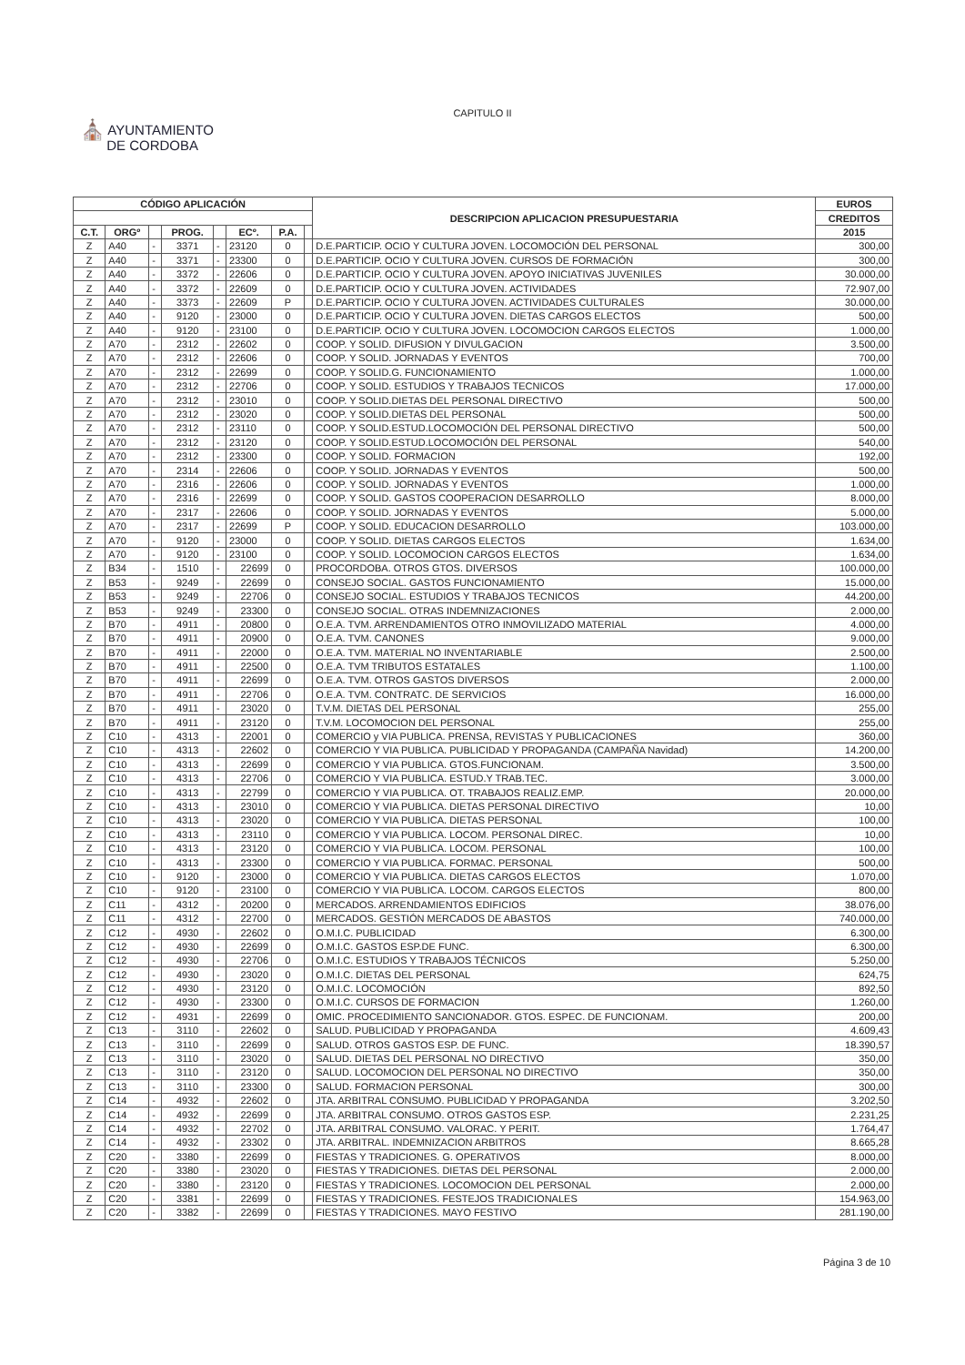CAPITULO II
⛪ AYUNTAMIENTO
DE CORDOBA
| CÓDIGO APLICACIÓN | | | | | | | | DESCRIPCION APLICACION PRESUPUESTARIA | EUROS |
| --- | --- | --- | --- | --- | --- | --- | --- | --- | --- |
| | | | | | | | | | CREDITOS |
| C.T. | ORGº | | PROG. | | ECº. | P.A. | | | 2015 |
| Z | A40 | - | 3371 | - | 23120 | 0 | | D.E.PARTICIP. OCIO Y CULTURA JOVEN. LOCOMOCIÓN DEL PERSONAL | 300,00 |
| Z | A40 | - | 3371 | - | 23300 | 0 | | D.E.PARTICIP. OCIO Y CULTURA JOVEN. CURSOS DE FORMACIÓN | 300,00 |
| Z | A40 | - | 3372 | - | 22606 | 0 | | D.E.PARTICIP. OCIO Y CULTURA JOVEN. APOYO INICIATIVAS JUVENILES | 30.000,00 |
| Z | A40 | - | 3372 | - | 22609 | 0 | | D.E.PARTICIP. OCIO Y CULTURA JOVEN. ACTIVIDADES | 72.907,00 |
| Z | A40 | - | 3373 | - | 22609 | P | | D.E.PARTICIP. OCIO Y CULTURA JOVEN. ACTIVIDADES CULTURALES | 30.000,00 |
| Z | A40 | - | 9120 | - | 23000 | 0 | | D.E.PARTICIP. OCIO Y CULTURA JOVEN. DIETAS CARGOS ELECTOS | 500,00 |
| Z | A40 | - | 9120 | - | 23100 | 0 | | D.E.PARTICIP. OCIO Y CULTURA JOVEN. LOCOMOCION CARGOS ELECTOS | 1.000,00 |
| Z | A70 | - | 2312 | - | 22602 | 0 | | COOP. Y SOLID. DIFUSION Y DIVULGACION | 3.500,00 |
| Z | A70 | - | 2312 | - | 22606 | 0 | | COOP. Y SOLID. JORNADAS Y EVENTOS | 700,00 |
| Z | A70 | - | 2312 | - | 22699 | 0 | | COOP. Y SOLID.G. FUNCIONAMIENTO | 1.000,00 |
| Z | A70 | - | 2312 | - | 22706 | 0 | | COOP. Y SOLID. ESTUDIOS Y TRABAJOS TECNICOS | 17.000,00 |
| Z | A70 | - | 2312 | - | 23010 | 0 | | COOP. Y SOLID.DIETAS DEL PERSONAL DIRECTIVO | 500,00 |
| Z | A70 | - | 2312 | - | 23020 | 0 | | COOP. Y SOLID.DIETAS DEL PERSONAL | 500,00 |
| Z | A70 | - | 2312 | - | 23110 | 0 | | COOP. Y SOLID.ESTUD.LOCOMOCIÓN DEL PERSONAL DIRECTIVO | 500,00 |
| Z | A70 | - | 2312 | - | 23120 | 0 | | COOP. Y SOLID.ESTUD.LOCOMOCIÓN DEL PERSONAL | 540,00 |
| Z | A70 | - | 2312 | - | 23300 | 0 | | COOP. Y SOLID. FORMACION | 192,00 |
| Z | A70 | - | 2314 | - | 22606 | 0 | | COOP. Y SOLID. JORNADAS Y EVENTOS | 500,00 |
| Z | A70 | - | 2316 | - | 22606 | 0 | | COOP. Y SOLID. JORNADAS Y EVENTOS | 1.000,00 |
| Z | A70 | - | 2316 | - | 22699 | 0 | | COOP. Y SOLID. GASTOS COOPERACION DESARROLLO | 8.000,00 |
| Z | A70 | - | 2317 | - | 22606 | 0 | | COOP. Y SOLID. JORNADAS Y EVENTOS | 5.000,00 |
| Z | A70 | - | 2317 | - | 22699 | P | | COOP. Y SOLID. EDUCACION DESARROLLO | 103.000,00 |
| Z | A70 | - | 9120 | - | 23000 | 0 | | COOP. Y SOLID. DIETAS CARGOS ELECTOS | 1.634,00 |
| Z | A70 | - | 9120 | - | 23100 | 0 | | COOP. Y SOLID. LOCOMOCION CARGOS ELECTOS | 1.634,00 |
| Z | B34 | - | 1510 | - | 22699 | 0 | | PROCORDOBA. OTROS GTOS. DIVERSOS | 100.000,00 |
| Z | B53 | - | 9249 | - | 22699 | 0 | | CONSEJO SOCIAL. GASTOS FUNCIONAMIENTO | 15.000,00 |
| Z | B53 | - | 9249 | - | 22706 | 0 | | CONSEJO SOCIAL. ESTUDIOS Y TRABAJOS TECNICOS | 44.200,00 |
| Z | B53 | - | 9249 | - | 23300 | 0 | | CONSEJO SOCIAL. OTRAS INDEMNIZACIONES | 2.000,00 |
| Z | B70 | - | 4911 | - | 20800 | 0 | | O.E.A. TVM. ARRENDAMIENTOS OTRO INMOVILIZADO MATERIAL | 4.000,00 |
| Z | B70 | - | 4911 | - | 20900 | 0 | | O.E.A. TVM. CANONES | 9.000,00 |
| Z | B70 | - | 4911 | - | 22000 | 0 | | O.E.A. TVM. MATERIAL NO INVENTARIABLE | 2.500,00 |
| Z | B70 | - | 4911 | - | 22500 | 0 | | O.E.A. TVM TRIBUTOS ESTATALES | 1.100,00 |
| Z | B70 | - | 4911 | - | 22699 | 0 | | O.E.A. TVM. OTROS GASTOS DIVERSOS | 2.000,00 |
| Z | B70 | - | 4911 | - | 22706 | 0 | | O.E.A. TVM. CONTRATC. DE SERVICIOS | 16.000,00 |
| Z | B70 | - | 4911 | - | 23020 | 0 | | T.V.M. DIETAS DEL PERSONAL | 255,00 |
| Z | B70 | - | 4911 | - | 23120 | 0 | | T.V.M. LOCOMOCION DEL PERSONAL | 255,00 |
| Z | C10 | - | 4313 | - | 22001 | 0 | | COMERCIO y VIA PUBLICA. PRENSA, REVISTAS Y PUBLICACIONES | 360,00 |
| Z | C10 | - | 4313 | - | 22602 | 0 | | COMERCIO Y VIA PUBLICA. PUBLICIDAD Y PROPAGANDA (CAMPAÑA Navidad) | 14.200,00 |
| Z | C10 | - | 4313 | - | 22699 | 0 | | COMERCIO Y VIA PUBLICA. GTOS.FUNCIONAM. | 3.500,00 |
| Z | C10 | - | 4313 | - | 22706 | 0 | | COMERCIO Y VIA PUBLICA. ESTUD.Y TRAB.TEC. | 3.000,00 |
| Z | C10 | - | 4313 | - | 22799 | 0 | | COMERCIO Y VIA PUBLICA. OT. TRABAJOS REALIZ.EMP. | 20.000,00 |
| Z | C10 | - | 4313 | - | 23010 | 0 | | COMERCIO Y VIA PUBLICA. DIETAS PERSONAL DIRECTIVO | 10,00 |
| Z | C10 | - | 4313 | - | 23020 | 0 | | COMERCIO Y VIA PUBLICA. DIETAS PERSONAL | 100,00 |
| Z | C10 | - | 4313 | - | 23110 | 0 | | COMERCIO Y VIA PUBLICA. LOCOM. PERSONAL DIREC. | 10,00 |
| Z | C10 | - | 4313 | - | 23120 | 0 | | COMERCIO Y VIA PUBLICA. LOCOM. PERSONAL | 100,00 |
| Z | C10 | - | 4313 | - | 23300 | 0 | | COMERCIO Y VIA PUBLICA. FORMAC. PERSONAL | 500,00 |
| Z | C10 | - | 9120 | - | 23000 | 0 | | COMERCIO Y VIA PUBLICA. DIETAS CARGOS ELECTOS | 1.070,00 |
| Z | C10 | - | 9120 | - | 23100 | 0 | | COMERCIO Y VIA PUBLICA. LOCOM. CARGOS ELECTOS | 800,00 |
| Z | C11 | - | 4312 | - | 20200 | 0 | | MERCADOS. ARRENDAMIENTOS EDIFICIOS | 38.076,00 |
| Z | C11 | - | 4312 | - | 22700 | 0 | | MERCADOS. GESTIÓN MERCADOS DE ABASTOS | 740.000,00 |
| Z | C12 | - | 4930 | - | 22602 | 0 | | O.M.I.C. PUBLICIDAD | 6.300,00 |
| Z | C12 | - | 4930 | - | 22699 | 0 | | O.M.I.C. GASTOS ESP.DE FUNC. | 6.300,00 |
| Z | C12 | - | 4930 | - | 22706 | 0 | | O.M.I.C. ESTUDIOS Y TRABAJOS TÉCNICOS | 5.250,00 |
| Z | C12 | - | 4930 | - | 23020 | 0 | | O.M.I.C. DIETAS DEL PERSONAL | 624,75 |
| Z | C12 | - | 4930 | - | 23120 | 0 | | O.M.I.C. LOCOMOCIÓN | 892,50 |
| Z | C12 | - | 4930 | - | 23300 | 0 | | O.M.I.C. CURSOS DE FORMACION | 1.260,00 |
| Z | C12 | - | 4931 | - | 22699 | 0 | | OMIC. PROCEDIMIENTO SANCIONADOR. GTOS. ESPEC. DE FUNCIONAM. | 200,00 |
| Z | C13 | - | 3110 | - | 22602 | 0 | | SALUD. PUBLICIDAD Y PROPAGANDA | 4.609,43 |
| Z | C13 | - | 3110 | - | 22699 | 0 | | SALUD. OTROS GASTOS ESP. DE FUNC. | 18.390,57 |
| Z | C13 | - | 3110 | - | 23020 | 0 | | SALUD. DIETAS DEL PERSONAL NO DIRECTIVO | 350,00 |
| Z | C13 | - | 3110 | - | 23120 | 0 | | SALUD. LOCOMOCION DEL PERSONAL NO DIRECTIVO | 350,00 |
| Z | C13 | - | 3110 | - | 23300 | 0 | | SALUD. FORMACION PERSONAL | 300,00 |
| Z | C14 | - | 4932 | - | 22602 | 0 | | JTA. ARBITRAL CONSUMO. PUBLICIDAD Y PROPAGANDA | 3.202,50 |
| Z | C14 | - | 4932 | - | 22699 | 0 | | JTA. ARBITRAL CONSUMO. OTROS GASTOS ESP. | 2.231,25 |
| Z | C14 | - | 4932 | - | 22702 | 0 | | JTA. ARBITRAL CONSUMO. VALORAC. Y PERIT. | 1.764,47 |
| Z | C14 | - | 4932 | - | 23302 | 0 | | JTA. ARBITRAL. INDEMNIZACION ARBITROS | 8.665,28 |
| Z | C20 | - | 3380 | - | 22699 | 0 | | FIESTAS Y TRADICIONES. G. OPERATIVOS | 8.000,00 |
| Z | C20 | - | 3380 | - | 23020 | 0 | | FIESTAS Y TRADICIONES. DIETAS DEL PERSONAL | 2.000,00 |
| Z | C20 | - | 3380 | - | 23120 | 0 | | FIESTAS Y TRADICIONES. LOCOMOCION DEL PERSONAL | 2.000,00 |
| Z | C20 | - | 3381 | - | 22699 | 0 | | FIESTAS Y TRADICIONES. FESTEJOS TRADICIONALES | 154.963,00 |
| Z | C20 | - | 3382 | - | 22699 | 0 | | FIESTAS Y TRADICIONES. MAYO FESTIVO | 281.190,00 |
Página 3 de 10